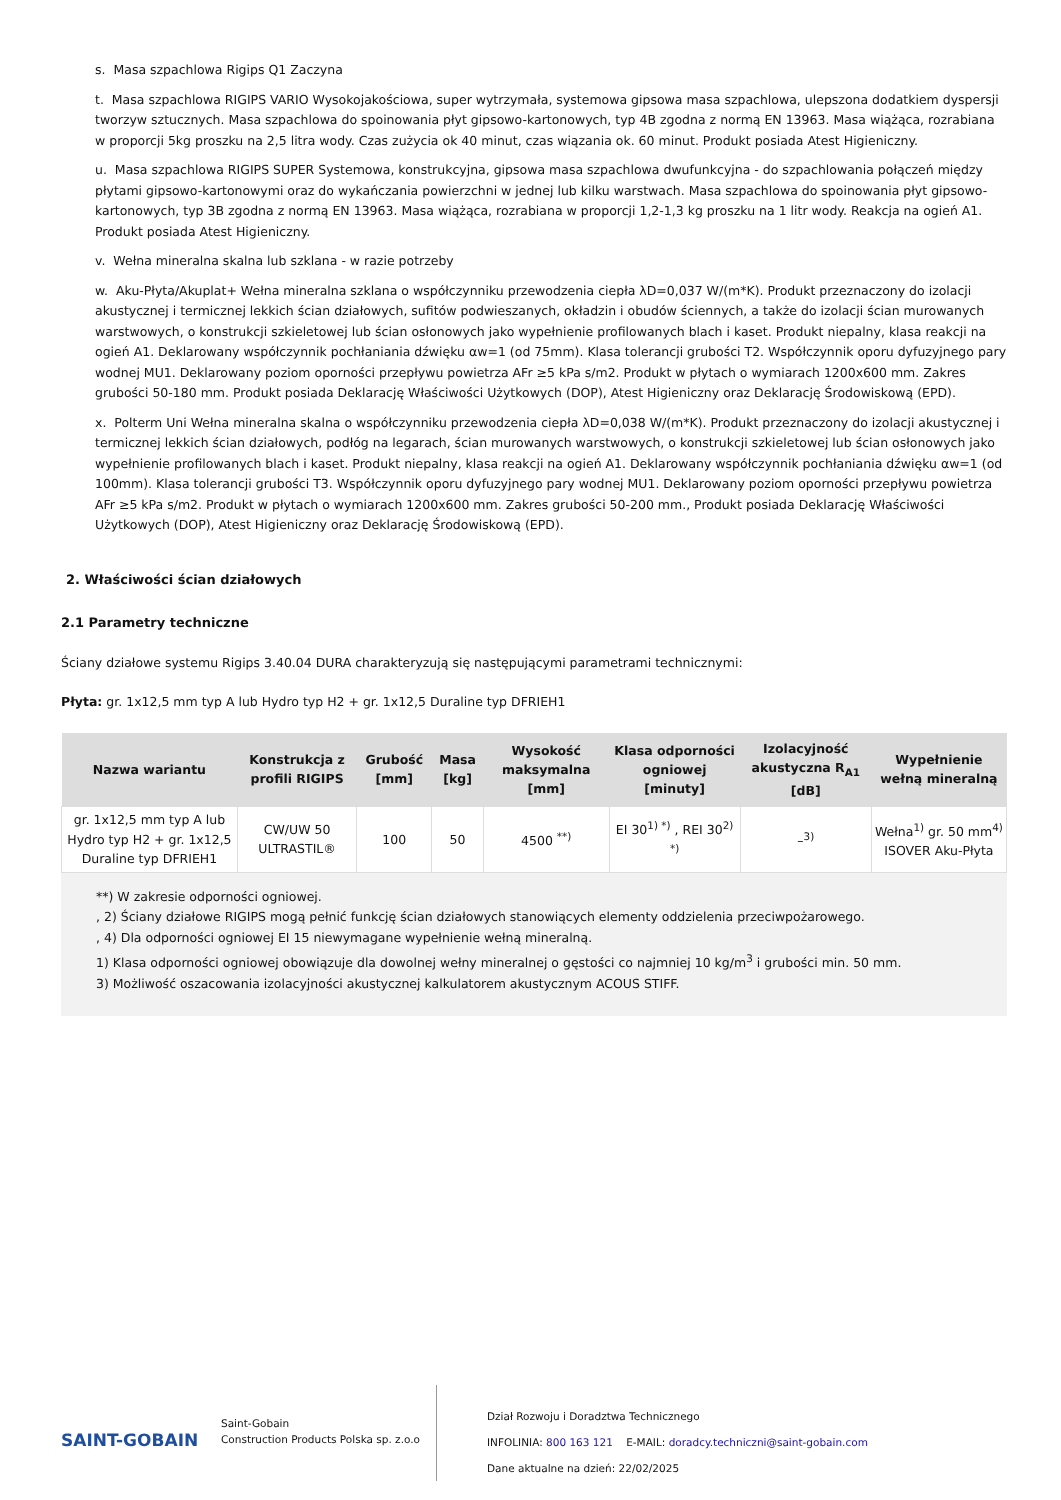s. Masa szpachlowa Rigips Q1 Zaczyna
t. Masa szpachlowa RIGIPS VARIO Wysokojakościowa, super wytrzymała, systemowa gipsowa masa szpachlowa, ulepszona dodatkiem dyspersji tworzyw sztucznych. Masa szpachlowa do spoinowania płyt gipsowo-kartonowych, typ 4B zgodna z normą EN 13963. Masa wiążąca, rozrabiana w proporcji 5kg proszku na 2,5 litra wody. Czas zużycia ok 40 minut, czas wiązania ok. 60 minut. Produkt posiada Atest Higieniczny.
u. Masa szpachlowa RIGIPS SUPER Systemowa, konstrukcyjna, gipsowa masa szpachlowa dwufunkcyjna - do szpachlowania połączeń między płytami gipsowo-kartonowymi oraz do wykańczania powierzchni w jednej lub kilku warstwach. Masa szpachlowa do spoinowania płyt gipsowo-kartonowych, typ 3B zgodna z normą EN 13963. Masa wiążąca, rozrabiana w proporcji 1,2-1,3 kg proszku na 1 litr wody. Reakcja na ogień A1. Produkt posiada Atest Higieniczny.
v. Wełna mineralna skalna lub szklana - w razie potrzeby
w. Aku-Płyta/Akuplat+ Wełna mineralna szklana o współczynniku przewodzenia ciepła λD=0,037 W/(m*K). Produkt przeznaczony do izolacji akustycznej i termicznej lekkich ścian działowych, sufitów podwieszanych, okładzin i obudów ściennych, a także do izolacji ścian murowanych warstwowych, o konstrukcji szkieletowej lub ścian osłonowych jako wypełnienie profilowanych blach i kaset. Produkt niepalny, klasa reakcji na ogień A1. Deklarowany współczynnik pochłaniania dźwięku αw=1 (od 75mm). Klasa tolerancji grubości T2. Współczynnik oporu dyfuzyjnego pary wodnej MU1. Deklarowany poziom oporności przepływu powietrza AFr ≥5 kPa s/m2. Produkt w płytach o wymiarach 1200x600 mm. Zakres grubości 50-180 mm. Produkt posiada Deklarację Właściwości Użytkowych (DOP), Atest Higieniczny oraz Deklarację Środowiskową (EPD).
x. Polterm Uni Wełna mineralna skalna o współczynniku przewodzenia ciepła λD=0,038 W/(m*K). Produkt przeznaczony do izolacji akustycznej i termicznej lekkich ścian działowych, podłóg na legarach, ścian murowanych warstwowych, o konstrukcji szkieletowej lub ścian osłonowych jako wypełnienie profilowanych blach i kaset. Produkt niepalny, klasa reakcji na ogień A1. Deklarowany współczynnik pochłaniania dźwięku αw=1 (od 100mm). Klasa tolerancji grubości T3. Współczynnik oporu dyfuzyjnego pary wodnej MU1. Deklarowany poziom oporności przepływu powietrza AFr ≥5 kPa s/m2. Produkt w płytach o wymiarach 1200x600 mm. Zakres grubości 50-200 mm., Produkt posiada Deklarację Właściwości Użytkowych (DOP), Atest Higieniczny oraz Deklarację Środowiskową (EPD).
2. Właściwości ścian działowych
2.1 Parametry techniczne
Ściany działowe systemu Rigips 3.40.04 DURA charakteryzują się następującymi parametrami technicznymi:
Płyta: gr. 1x12,5 mm typ A lub Hydro typ H2 + gr. 1x12,5 Duraline typ DFRIEH1
| Nazwa wariantu | Konstrukcja z profili RIGIPS | Grubość [mm] | Masa [kg] | Wysokość maksymalna [mm] | Klasa odporności ogniowej [minuty] | Izolacyjność akustyczna R<sub>A1</sub> [dB] | Wypełnienie wełną mineralną |
| --- | --- | --- | --- | --- | --- | --- | --- |
| gr. 1x12,5 mm typ A lub Hydro typ H2 + gr. 1x12,5 Duraline typ DFRIEH1 | CW/UW 50 ULTRASTIL® | 100 | 50 | 4500 <sup>**)</sup> | EI 30<sup>1) *)</sup> , REI 30<sup>2) *)</sup> | –<sup>3)</sup> | Wełna<sup>1)</sup> gr. 50 mm<sup>4)</sup> ISOVER Aku-Płyta |
**) W zakresie odporności ogniowej.
, 2) Ściany działowe RIGIPS mogą pełnić funkcję ścian działowych stanowiących elementy oddzielenia przeciwpożarowego.
, 4) Dla odporności ogniowej EI 15 niewymagane wypełnienie wełną mineralną.
1) Klasa odporności ogniowej obowiązuje dla dowolnej wełny mineralnej o gęstości co najmniej 10 kg/m<sup>3</sup> i grubości min. 50 mm.
3) Możliwość oszacowania izolacyjności akustycznej kalkulatorem akustycznym ACOUS STIFF.
SAINT-GOBAIN
Saint-Gobain
Construction Products Polska sp. z.o.o
Dział Rozwoju i Doradztwa Technicznego
INFOLINIA: 800 163 121 E-MAIL: doradcy.techniczni@saint-gobain.com
Dane aktualne na dzień: 22/02/2025